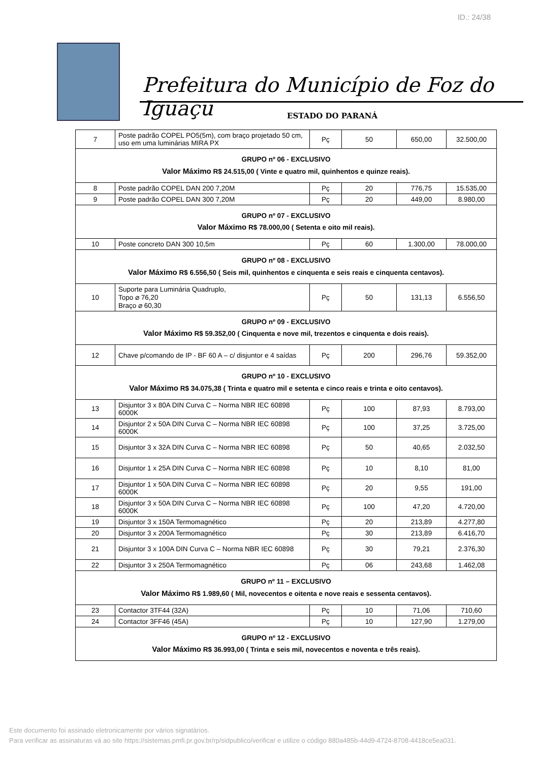ID.: 24/38
Prefeitura do Município de Foz do Iguaçu
ESTADO DO PARANÁ
| 7 | Poste padrão COPEL PO5(5m), com braço projetado 50 cm, uso em uma luminárias MIRA PX | Pç | 50 | 650,00 | 32.500,00 |
| GRUPO nº 06 - EXCLUSIVO Valor Máximo R$ 24.515,00 ( Vinte e quatro mil, quinhentos e quinze reais). | | | | | |
| 8 | Poste padrão COPEL DAN 200 7,20M | Pç | 20 | 776,75 | 15.535,00 |
| 9 | Poste padrão COPEL DAN 300 7,20M | Pç | 20 | 449,00 | 8.980,00 |
| GRUPO nº 07 - EXCLUSIVO Valor Máximo R$ 78.000,00 ( Setenta e oito mil reais). | | | | | |
| 10 | Poste concreto DAN 300 10,5m | Pç | 60 | 1.300,00 | 78.000,00 |
| GRUPO nº 08 - EXCLUSIVO Valor Máximo R$ 6.556,50 ( Seis mil, quinhentos e cinquenta e seis reais e cinquenta centavos). | | | | | |
| 10 | Suporte para Luminária Quadruplo, Topo ⌀ 76,20 Braço ⌀ 60,30 | Pç | 50 | 131,13 | 6.556,50 |
| GRUPO nº 09 - EXCLUSIVO Valor Máximo R$ 59.352,00 ( Cinquenta e nove mil, trezentos e cinquenta e dois reais). | | | | | |
| 12 | Chave p/comando de IP - BF 60 A – c/ disjuntor e 4 saídas | Pç | 200 | 296,76 | 59.352,00 |
| GRUPO nº 10 - EXCLUSIVO Valor Máximo R$ 34.075,38 ( Trinta e quatro mil e setenta e cinco reais e trinta e oito centavos). | | | | | |
| 13 | Disjuntor 3 x 80A DIN Curva C – Norma NBR IEC 60898 6000K | Pç | 100 | 87,93 | 8.793,00 |
| 14 | Disjuntor 2 x 50A DIN Curva C – Norma NBR IEC 60898 6000K | Pç | 100 | 37,25 | 3.725,00 |
| 15 | Disjuntor 3 x 32A DIN Curva C – Norma NBR IEC 60898 | Pç | 50 | 40,65 | 2.032,50 |
| 16 | Disjuntor 1 x 25A DIN Curva C – Norma NBR IEC 60898 | Pç | 10 | 8,10 | 81,00 |
| 17 | Disjuntor 1 x 50A DIN Curva C – Norma NBR IEC 60898 6000K | Pç | 20 | 9,55 | 191,00 |
| 18 | Disjuntor 3 x 50A DIN Curva C – Norma NBR IEC 60898 6000K | Pç | 100 | 47,20 | 4.720,00 |
| 19 | Disjuntor 3 x 150A Termomagnético | Pç | 20 | 213,89 | 4.277,80 |
| 20 | Disjuntor 3 x 200A Termomagnético | Pç | 30 | 213,89 | 6.416,70 |
| 21 | Disjuntor 3 x 100A DIN Curva C – Norma NBR IEC 60898 | Pç | 30 | 79,21 | 2.376,30 |
| 22 | Disjuntor 3 x 250A Termomagnético | Pç | 06 | 243,68 | 1.462,08 |
| GRUPO nº 11 – EXCLUSIVO Valor Máximo R$ 1.989,60 ( Mil, novecentos e oitenta e nove reais e sessenta centavos). | | | | | |
| 23 | Contactor 3TF44 (32A) | Pç | 10 | 71,06 | 710,60 |
| 24 | Contactor 3FF46 (45A) | Pç | 10 | 127,90 | 1.279,00 |
| GRUPO nº 12 - EXCLUSIVO Valor Máximo R$ 36.993,00 ( Trinta e seis mil, novecentos e noventa e três reais). | | | | | |
Este documento foi assinado eletronicamente por vários signatários.
Para verificar as assinaturas vá ao site https://sistemas.pmfi.pr.gov.br/rp/sidpublico/verificar e utilize o código 880a485b-44d9-4724-8708-4418ce5ea031.